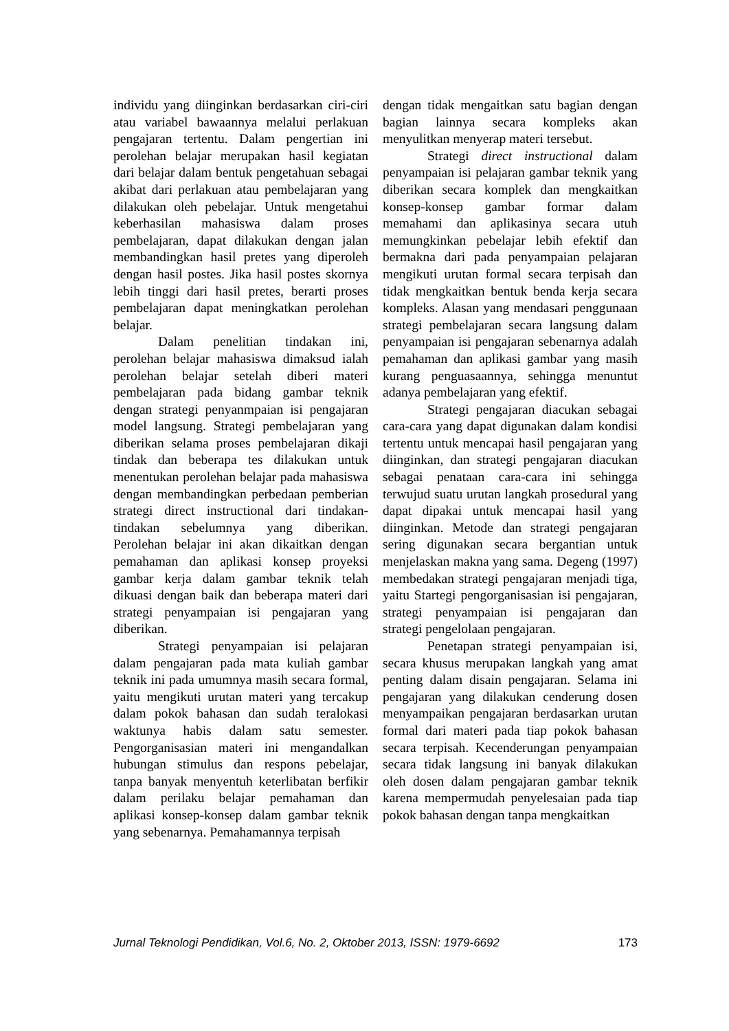individu yang diinginkan berdasarkan ciri-ciri atau variabel bawaannya melalui perlakuan pengajaran tertentu. Dalam pengertian ini perolehan belajar merupakan hasil kegiatan dari belajar dalam bentuk pengetahuan sebagai akibat dari perlakuan atau pembelajaran yang dilakukan oleh pebelajar. Untuk mengetahui keberhasilan mahasiswa dalam proses pembelajaran, dapat dilakukan dengan jalan membandingkan hasil pretes yang diperoleh dengan hasil postes. Jika hasil postes skornya lebih tinggi dari hasil pretes, berarti proses pembelajaran dapat meningkatkan perolehan belajar.
Dalam penelitian tindakan ini, perolehan belajar mahasiswa dimaksud ialah perolehan belajar setelah diberi materi pembelajaran pada bidang gambar teknik dengan strategi penyanmpaian isi pengajaran model langsung. Strategi pembelajaran yang diberikan selama proses pembelajaran dikaji tindak dan beberapa tes dilakukan untuk menentukan perolehan belajar pada mahasiswa dengan membandingkan perbedaan pemberian strategi direct instructional dari tindakan-tindakan sebelumnya yang diberikan. Perolehan belajar ini akan dikaitkan dengan pemahaman dan aplikasi konsep proyeksi gambar kerja dalam gambar teknik telah dikuasi dengan baik dan beberapa materi dari strategi penyampaian isi pengajaran yang diberikan.
Strategi penyampaian isi pelajaran dalam pengajaran pada mata kuliah gambar teknik ini pada umumnya masih secara formal, yaitu mengikuti urutan materi yang tercakup dalam pokok bahasan dan sudah teralokasi waktunya habis dalam satu semester. Pengorganisasian materi ini mengandalkan hubungan stimulus dan respons pebelajar, tanpa banyak menyentuh keterlibatan berfikir dalam perilaku belajar pemahaman dan aplikasi konsep-konsep dalam gambar teknik yang sebenarnya. Pemahamannya terpisah
dengan tidak mengaitkan satu bagian dengan bagian lainnya secara kompleks akan menyulitkan menyerap materi tersebut.
Strategi direct instructional dalam penyampaian isi pelajaran gambar teknik yang diberikan secara komplek dan mengkaitkan konsep-konsep gambar formar dalam memahami dan aplikasinya secara utuh memungkinkan pebelajar lebih efektif dan bermakna dari pada penyampaian pelajaran mengikuti urutan formal secara terpisah dan tidak mengkaitkan bentuk benda kerja secara kompleks. Alasan yang mendasari penggunaan strategi pembelajaran secara langsung dalam penyampaian isi pengajaran sebenarnya adalah pemahaman dan aplikasi gambar yang masih kurang penguasaannya, sehingga menuntut adanya pembelajaran yang efektif.
Strategi pengajaran diacukan sebagai cara-cara yang dapat digunakan dalam kondisi tertentu untuk mencapai hasil pengajaran yang diinginkan, dan strategi pengajaran diacukan sebagai penataan cara-cara ini sehingga terwujud suatu urutan langkah prosedural yang dapat dipakai untuk mencapai hasil yang diinginkan. Metode dan strategi pengajaran sering digunakan secara bergantian untuk menjelaskan makna yang sama. Degeng (1997) membedakan strategi pengajaran menjadi tiga, yaitu Startegi pengorganisasian isi pengajaran, strategi penyampaian isi pengajaran dan strategi pengelolaan pengajaran.
Penetapan strategi penyampaian isi, secara khusus merupakan langkah yang amat penting dalam disain pengajaran. Selama ini pengajaran yang dilakukan cenderung dosen menyampaikan pengajaran berdasarkan urutan formal dari materi pada tiap pokok bahasan secara terpisah. Kecenderungan penyampaian secara tidak langsung ini banyak dilakukan oleh dosen dalam pengajaran gambar teknik karena mempermudah penyelesaian pada tiap pokok bahasan dengan tanpa mengkaitkan
Jurnal Teknologi Pendidikan, Vol.6, No. 2, Oktober 2013, ISSN: 1979-6692 173